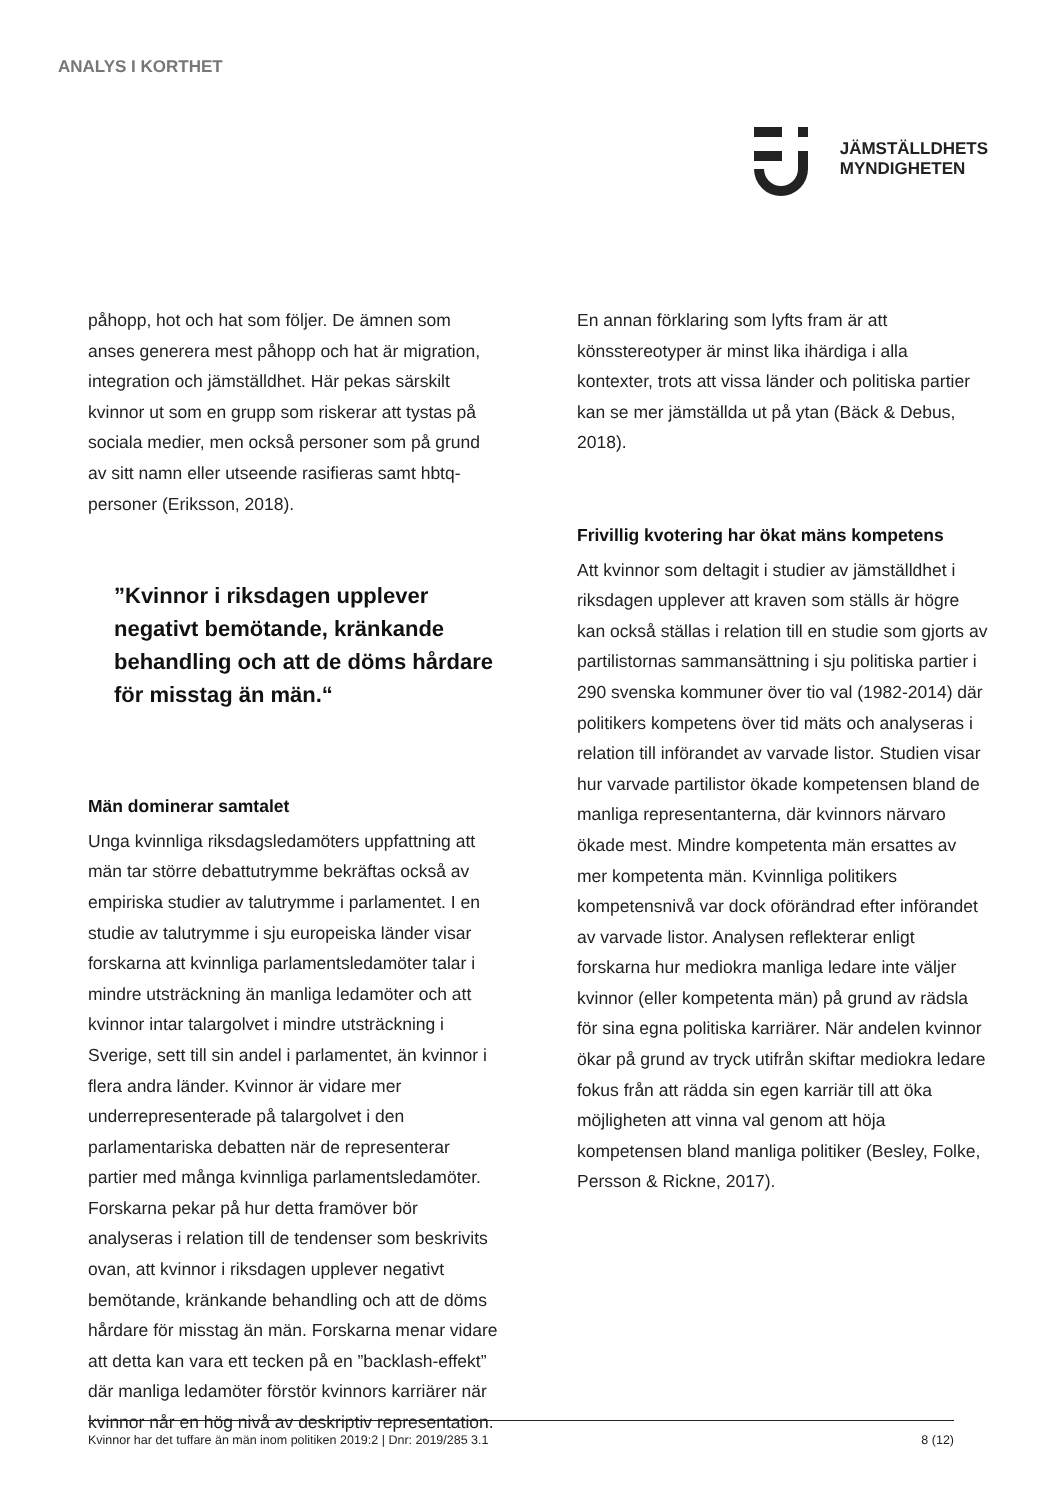ANALYS I KORTHET
JÄMSTÄLLDHETS
MYNDIGHETEN
påhopp, hot och hat som följer. De ämnen som anses generera mest påhopp och hat är migration, integration och jämställdhet. Här pekas särskilt kvinnor ut som en grupp som riskerar att tystas på sociala medier, men också personer som på grund av sitt namn eller utseende rasifieras samt hbtq-personer (Eriksson, 2018).
”Kvinnor i riksdagen upplever negativt bemötande, kränkande behandling och att de döms hårdare för misstag än män.“
Män dominerar samtalet
Unga kvinnliga riksdagsledamöters uppfattning att män tar större debattutrymme bekräftas också av empiriska studier av talutrymme i parlamentet. I en studie av talutrymme i sju europeiska länder visar forskarna att kvinnliga parlamentsledamöter talar i mindre utsträckning än manliga ledamöter och att kvinnor intar talargolvet i mindre utsträckning i Sverige, sett till sin andel i parlamentet, än kvinnor i flera andra länder. Kvinnor är vidare mer underrepresenterade på talargolvet i den parlamentariska debatten när de representerar partier med många kvinnliga parlamentsledamöter. Forskarna pekar på hur detta framöver bör analyseras i relation till de tendenser som beskrivits ovan, att kvinnor i riksdagen upplever negativt bemötande, kränkande behandling och att de döms hårdare för misstag än män. Forskarna menar vidare att detta kan vara ett tecken på en ”backlash-effekt” där manliga ledamöter förstör kvinnors karriärer när kvinnor når en hög nivå av deskriptiv representation.
En annan förklaring som lyfts fram är att könsstereotyper är minst lika ihärdiga i alla kontexter, trots att vissa länder och politiska partier kan se mer jämställda ut på ytan (Bäck & Debus, 2018).
Frivillig kvotering har ökat mäns kompetens
Att kvinnor som deltagit i studier av jämställdhet i riksdagen upplever att kraven som ställs är högre kan också ställas i relation till en studie som gjorts av partilistornas sammansättning i sju politiska partier i 290 svenska kommuner över tio val (1982-2014) där politikers kompetens över tid mäts och analyseras i relation till införandet av varvade listor. Studien visar hur varvade partilistor ökade kompetensen bland de manliga representanterna, där kvinnors närvaro ökade mest. Mindre kompetenta män ersattes av mer kompetenta män. Kvinnliga politikers kompetensnivå var dock oförändrad efter införandet av varvade listor. Analysen reflekterar enligt forskarna hur mediokra manliga ledare inte väljer kvinnor (eller kompetenta män) på grund av rädsla för sina egna politiska karriärer. När andelen kvinnor ökar på grund av tryck utifrån skiftar mediokra ledare fokus från att rädda sin egen karriär till att öka möjligheten att vinna val genom att höja kompetensen bland manliga politiker (Besley, Folke, Persson & Rickne, 2017).
Kvinnor har det tuffare än män inom politiken 2019:2 | Dnr: 2019/285 3.1 8 (12)